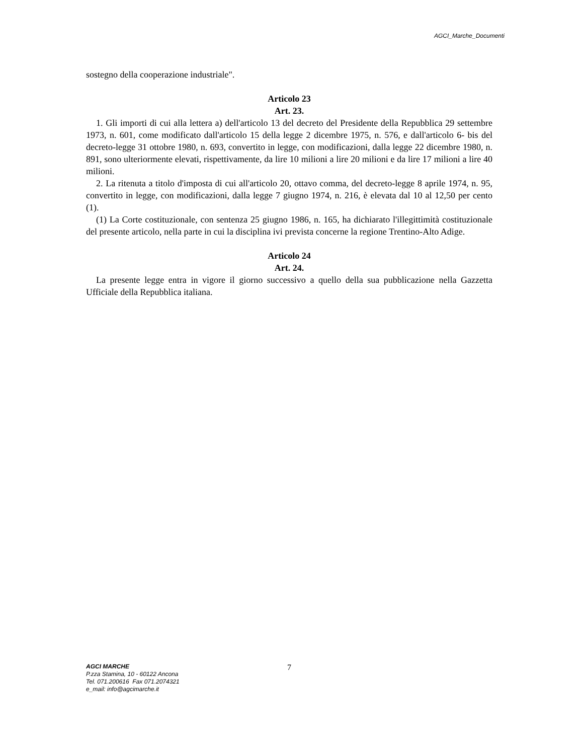AGCI_Marche_Documenti
sostegno della cooperazione industriale".
Articolo 23
Art. 23.
1. Gli importi di cui alla lettera a) dell'articolo 13 del decreto del Presidente della Repubblica 29 settembre 1973, n. 601, come modificato dall'articolo 15 della legge 2 dicembre 1975, n. 576, e dall'articolo 6- bis del decreto-legge 31 ottobre 1980, n. 693, convertito in legge, con modificazioni, dalla legge 22 dicembre 1980, n. 891, sono ulteriormente elevati, rispettivamente, da lire 10 milioni a lire 20 milioni e da lire 17 milioni a lire 40 milioni.
2. La ritenuta a titolo d'imposta di cui all'articolo 20, ottavo comma, del decreto-legge 8 aprile 1974, n. 95, convertito in legge, con modificazioni, dalla legge 7 giugno 1974, n. 216, è elevata dal 10 al 12,50 per cento (1).
(1) La Corte costituzionale, con sentenza 25 giugno 1986, n. 165, ha dichiarato l'illegittimità costituzionale del presente articolo, nella parte in cui la disciplina ivi prevista concerne la regione Trentino-Alto Adige.
Articolo 24
Art. 24.
La presente legge entra in vigore il giorno successivo a quello della sua pubblicazione nella Gazzetta Ufficiale della Repubblica italiana.
AGCI MARCHE
P.zza Stamina, 10 - 60122 Ancona
Tel. 071.200616 Fax 071.2074321
e_mail: info@agcimarche.it
7